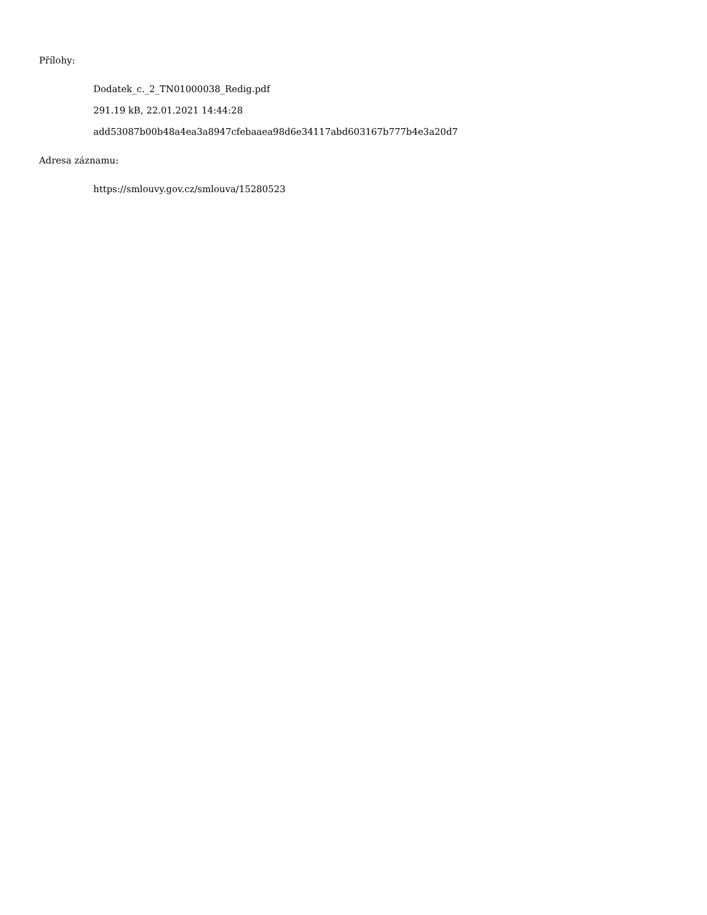Přílohy:
Dodatek_c._2_TN01000038_Redig.pdf
291.19 kB, 22.01.2021 14:44:28
add53087b00b48a4ea3a8947cfebaaea98d6e34117abd603167b777b4e3a20d7
Adresa záznamu:
https://smlouvy.gov.cz/smlouva/15280523